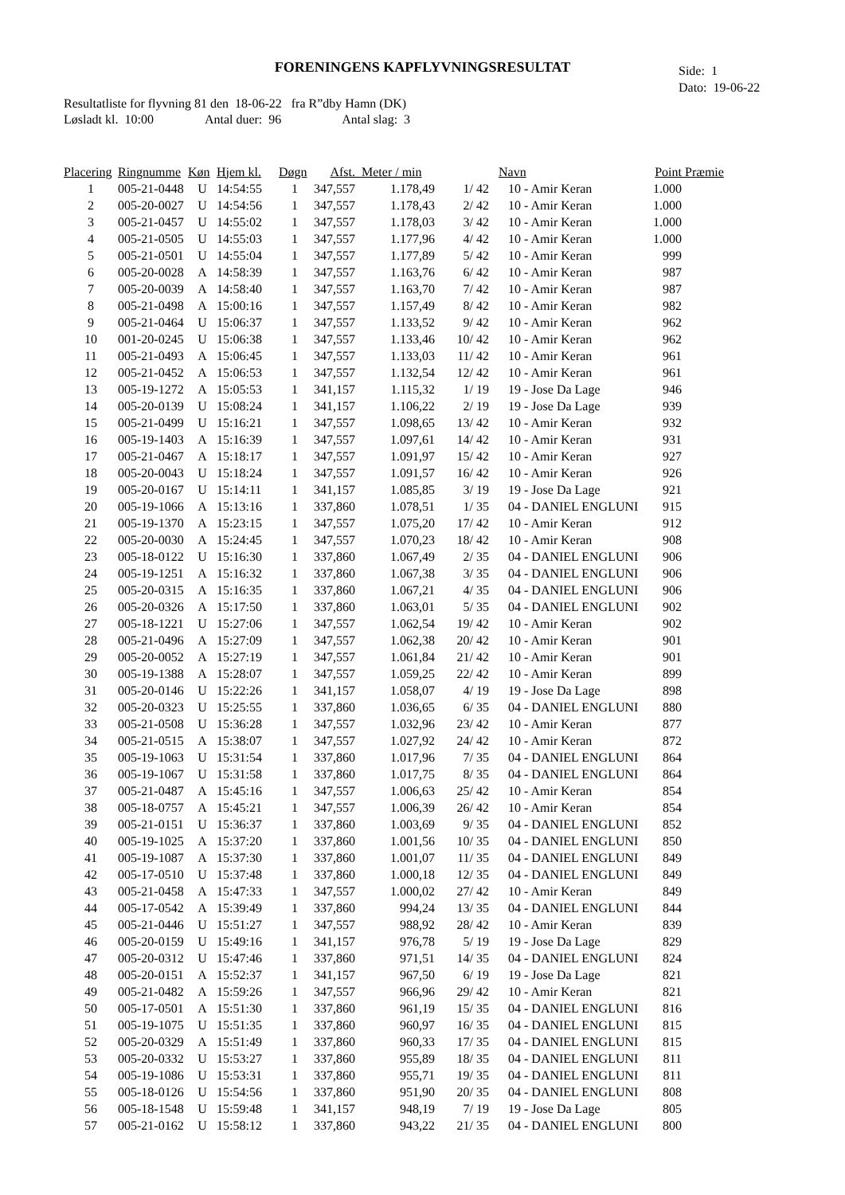FORENINGENS KAPFLYVNINGSRESULTAT
Side: 1
Dato: 19-06-22
Resultatliste for flyvning 81 den 18-06-22 fra R”dby Hamn (DK)
Løsladt kl. 10:00 Antal duer: 96 Antal slag: 3
| Placering | Ringnumme | Køn | Hjem kl. | Døgn | Afst. | Meter / min | | Navn | Point | Præmie |
| --- | --- | --- | --- | --- | --- | --- | --- | --- | --- | --- |
| 1 | 005-21-0448 | U | 14:54:55 | 1 | 347,557 | 1.178,49 | 1/ 42 | 10 - Amir Keran | 1.000 | |
| 2 | 005-20-0027 | U | 14:54:56 | 1 | 347,557 | 1.178,43 | 2/ 42 | 10 - Amir Keran | 1.000 | |
| 3 | 005-21-0457 | U | 14:55:02 | 1 | 347,557 | 1.178,03 | 3/ 42 | 10 - Amir Keran | 1.000 | |
| 4 | 005-21-0505 | U | 14:55:03 | 1 | 347,557 | 1.177,96 | 4/ 42 | 10 - Amir Keran | 1.000 | |
| 5 | 005-21-0501 | U | 14:55:04 | 1 | 347,557 | 1.177,89 | 5/ 42 | 10 - Amir Keran | 999 | |
| 6 | 005-20-0028 | A | 14:58:39 | 1 | 347,557 | 1.163,76 | 6/ 42 | 10 - Amir Keran | 987 | |
| 7 | 005-20-0039 | A | 14:58:40 | 1 | 347,557 | 1.163,70 | 7/ 42 | 10 - Amir Keran | 987 | |
| 8 | 005-21-0498 | A | 15:00:16 | 1 | 347,557 | 1.157,49 | 8/ 42 | 10 - Amir Keran | 982 | |
| 9 | 005-21-0464 | U | 15:06:37 | 1 | 347,557 | 1.133,52 | 9/ 42 | 10 - Amir Keran | 962 | |
| 10 | 001-20-0245 | U | 15:06:38 | 1 | 347,557 | 1.133,46 | 10/ 42 | 10 - Amir Keran | 962 | |
| 11 | 005-21-0493 | A | 15:06:45 | 1 | 347,557 | 1.133,03 | 11/ 42 | 10 - Amir Keran | 961 | |
| 12 | 005-21-0452 | A | 15:06:53 | 1 | 347,557 | 1.132,54 | 12/ 42 | 10 - Amir Keran | 961 | |
| 13 | 005-19-1272 | A | 15:05:53 | 1 | 341,157 | 1.115,32 | 1/ 19 | 19 - Jose Da Lage | 946 | |
| 14 | 005-20-0139 | U | 15:08:24 | 1 | 341,157 | 1.106,22 | 2/ 19 | 19 - Jose Da Lage | 939 | |
| 15 | 005-21-0499 | U | 15:16:21 | 1 | 347,557 | 1.098,65 | 13/ 42 | 10 - Amir Keran | 932 | |
| 16 | 005-19-1403 | A | 15:16:39 | 1 | 347,557 | 1.097,61 | 14/ 42 | 10 - Amir Keran | 931 | |
| 17 | 005-21-0467 | A | 15:18:17 | 1 | 347,557 | 1.091,97 | 15/ 42 | 10 - Amir Keran | 927 | |
| 18 | 005-20-0043 | U | 15:18:24 | 1 | 347,557 | 1.091,57 | 16/ 42 | 10 - Amir Keran | 926 | |
| 19 | 005-20-0167 | U | 15:14:11 | 1 | 341,157 | 1.085,85 | 3/ 19 | 19 - Jose Da Lage | 921 | |
| 20 | 005-19-1066 | A | 15:13:16 | 1 | 337,860 | 1.078,51 | 1/ 35 | 04 - DANIEL ENGLUNI | 915 | |
| 21 | 005-19-1370 | A | 15:23:15 | 1 | 347,557 | 1.075,20 | 17/ 42 | 10 - Amir Keran | 912 | |
| 22 | 005-20-0030 | A | 15:24:45 | 1 | 347,557 | 1.070,23 | 18/ 42 | 10 - Amir Keran | 908 | |
| 23 | 005-18-0122 | U | 15:16:30 | 1 | 337,860 | 1.067,49 | 2/ 35 | 04 - DANIEL ENGLUNI | 906 | |
| 24 | 005-19-1251 | A | 15:16:32 | 1 | 337,860 | 1.067,38 | 3/ 35 | 04 - DANIEL ENGLUNI | 906 | |
| 25 | 005-20-0315 | A | 15:16:35 | 1 | 337,860 | 1.067,21 | 4/ 35 | 04 - DANIEL ENGLUNI | 906 | |
| 26 | 005-20-0326 | A | 15:17:50 | 1 | 337,860 | 1.063,01 | 5/ 35 | 04 - DANIEL ENGLUNI | 902 | |
| 27 | 005-18-1221 | U | 15:27:06 | 1 | 347,557 | 1.062,54 | 19/ 42 | 10 - Amir Keran | 902 | |
| 28 | 005-21-0496 | A | 15:27:09 | 1 | 347,557 | 1.062,38 | 20/ 42 | 10 - Amir Keran | 901 | |
| 29 | 005-20-0052 | A | 15:27:19 | 1 | 347,557 | 1.061,84 | 21/ 42 | 10 - Amir Keran | 901 | |
| 30 | 005-19-1388 | A | 15:28:07 | 1 | 347,557 | 1.059,25 | 22/ 42 | 10 - Amir Keran | 899 | |
| 31 | 005-20-0146 | U | 15:22:26 | 1 | 341,157 | 1.058,07 | 4/ 19 | 19 - Jose Da Lage | 898 | |
| 32 | 005-20-0323 | U | 15:25:55 | 1 | 337,860 | 1.036,65 | 6/ 35 | 04 - DANIEL ENGLUNI | 880 | |
| 33 | 005-21-0508 | U | 15:36:28 | 1 | 347,557 | 1.032,96 | 23/ 42 | 10 - Amir Keran | 877 | |
| 34 | 005-21-0515 | A | 15:38:07 | 1 | 347,557 | 1.027,92 | 24/ 42 | 10 - Amir Keran | 872 | |
| 35 | 005-19-1063 | U | 15:31:54 | 1 | 337,860 | 1.017,96 | 7/ 35 | 04 - DANIEL ENGLUNI | 864 | |
| 36 | 005-19-1067 | U | 15:31:58 | 1 | 337,860 | 1.017,75 | 8/ 35 | 04 - DANIEL ENGLUNI | 864 | |
| 37 | 005-21-0487 | A | 15:45:16 | 1 | 347,557 | 1.006,63 | 25/ 42 | 10 - Amir Keran | 854 | |
| 38 | 005-18-0757 | A | 15:45:21 | 1 | 347,557 | 1.006,39 | 26/ 42 | 10 - Amir Keran | 854 | |
| 39 | 005-21-0151 | U | 15:36:37 | 1 | 337,860 | 1.003,69 | 9/ 35 | 04 - DANIEL ENGLUNI | 852 | |
| 40 | 005-19-1025 | A | 15:37:20 | 1 | 337,860 | 1.001,56 | 10/ 35 | 04 - DANIEL ENGLUNI | 850 | |
| 41 | 005-19-1087 | A | 15:37:30 | 1 | 337,860 | 1.001,07 | 11/ 35 | 04 - DANIEL ENGLUNI | 849 | |
| 42 | 005-17-0510 | U | 15:37:48 | 1 | 337,860 | 1.000,18 | 12/ 35 | 04 - DANIEL ENGLUNI | 849 | |
| 43 | 005-21-0458 | A | 15:47:33 | 1 | 347,557 | 1.000,02 | 27/ 42 | 10 - Amir Keran | 849 | |
| 44 | 005-17-0542 | A | 15:39:49 | 1 | 337,860 | 994,24 | 13/ 35 | 04 - DANIEL ENGLUNI | 844 | |
| 45 | 005-21-0446 | U | 15:51:27 | 1 | 347,557 | 988,92 | 28/ 42 | 10 - Amir Keran | 839 | |
| 46 | 005-20-0159 | U | 15:49:16 | 1 | 341,157 | 976,78 | 5/ 19 | 19 - Jose Da Lage | 829 | |
| 47 | 005-20-0312 | U | 15:47:46 | 1 | 337,860 | 971,51 | 14/ 35 | 04 - DANIEL ENGLUNI | 824 | |
| 48 | 005-20-0151 | A | 15:52:37 | 1 | 341,157 | 967,50 | 6/ 19 | 19 - Jose Da Lage | 821 | |
| 49 | 005-21-0482 | A | 15:59:26 | 1 | 347,557 | 966,96 | 29/ 42 | 10 - Amir Keran | 821 | |
| 50 | 005-17-0501 | A | 15:51:30 | 1 | 337,860 | 961,19 | 15/ 35 | 04 - DANIEL ENGLUNI | 816 | |
| 51 | 005-19-1075 | U | 15:51:35 | 1 | 337,860 | 960,97 | 16/ 35 | 04 - DANIEL ENGLUNI | 815 | |
| 52 | 005-20-0329 | A | 15:51:49 | 1 | 337,860 | 960,33 | 17/ 35 | 04 - DANIEL ENGLUNI | 815 | |
| 53 | 005-20-0332 | U | 15:53:27 | 1 | 337,860 | 955,89 | 18/ 35 | 04 - DANIEL ENGLUNI | 811 | |
| 54 | 005-19-1086 | U | 15:53:31 | 1 | 337,860 | 955,71 | 19/ 35 | 04 - DANIEL ENGLUNI | 811 | |
| 55 | 005-18-0126 | U | 15:54:56 | 1 | 337,860 | 951,90 | 20/ 35 | 04 - DANIEL ENGLUNI | 808 | |
| 56 | 005-18-1548 | U | 15:59:48 | 1 | 341,157 | 948,19 | 7/ 19 | 19 - Jose Da Lage | 805 | |
| 57 | 005-21-0162 | U | 15:58:12 | 1 | 337,860 | 943,22 | 21/ 35 | 04 - DANIEL ENGLUNI | 800 | |